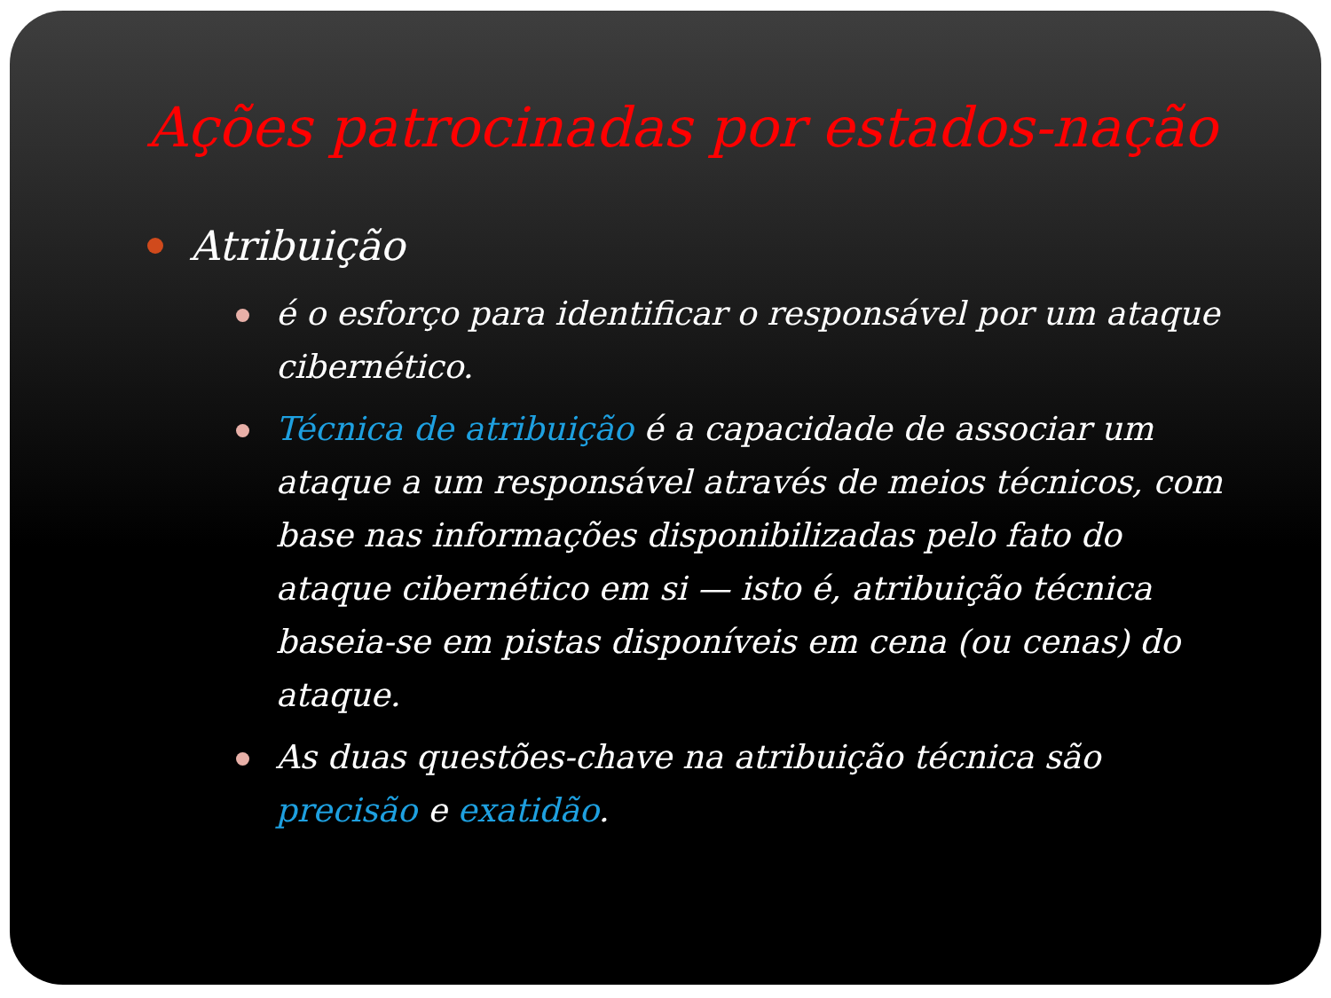Ações patrocinadas por estados-nação
Atribuição
é o esforço para identificar o responsável por um ataque cibernético.
Técnica de atribuição é a capacidade de associar um ataque a um responsável através de meios técnicos, com base nas informações disponibilizadas pelo fato do ataque cibernético em si — isto é, atribuição técnica baseia-se em pistas disponíveis em cena (ou cenas) do ataque.
As duas questões-chave na atribuição técnica são precisão e exatidão.